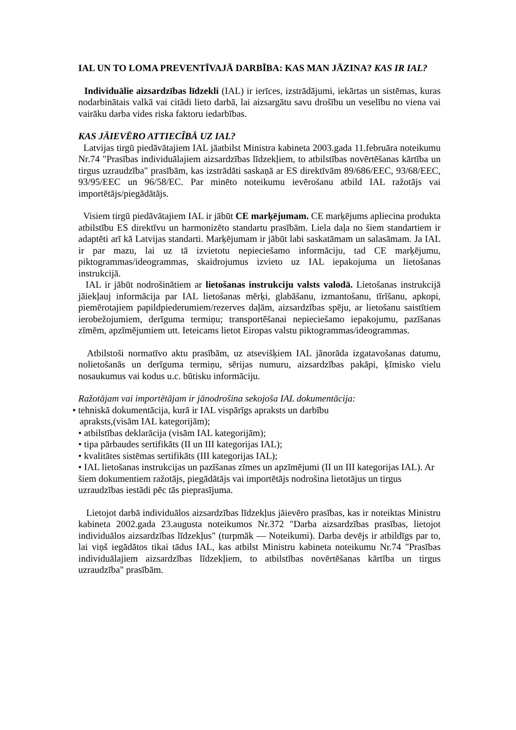IAL UN TO LOMA PREVENTĪVAJĀ DARBĪBA: KAS MAN JĀZINA? KAS IR IAL?
Individuālie aizsardzības līdzekli (IAL) ir ierīces, izstrādājumi, iekārtas un sistēmas, kuras nodarbinātais valkā vai citādi lieto darbā, lai aizsargātu savu drošību un veselību no viena vai vairāku darba vides riska faktoru iedarbības.
KAS JĀIEVĒRO ATTIECĪBĀ UZ IAL?
Latvijas tirgū piedāvātajiem IAL jāatbilst Ministra kabineta 2003.gada 11.februāra noteikumu Nr.74 "Prasības individuālajiem aizsardzības līdzekļiem, to atbilstības novērtēšanas kārtība un tirgus uzraudzība" prasībām, kas izstrādāti saskaņā ar ES direktīvām 89/686/EEC, 93/68/EEC, 93/95/EEC un 96/58/EC. Par minēto noteikumu ievērošanu atbild IAL ražotājs vai importētājs/piegādātājs.
Visiem tirgū piedāvātajiem IAL ir jābūt CE marķējumam. CE marķējums apliecina produkta atbilstību ES direktīvu un harmonizēto standartu prasībām. Liela daļa no šiem standartiem ir adaptēti arī kā Latvijas standarti. Marķējumam ir jābūt labi saskatāmam un salasāmam. Ja IAL ir par mazu, lai uz tā izvietotu nepieciešamo informāciju, tad CE marķējumu, piktogrammas/ideogrammas, skaidrojumus izvieto uz IAL iepakojuma un lietošanas instrukcijā.
IAL ir jābūt nodrošinātiem ar lietošanas instrukciju valsts valodā. Lietošanas instrukcijā jāiekļauj informācija par IAL lietošanas mērķi, glabāšanu, izmantošanu, tīrīšanu, apkopi, piemērotajiem papildpiederumiem/rezerves daļām, aizsardzības spēju, ar lietošanu saistītiem ierobežojumiem, derīguma termiņu; transportēšanai nepieciešamo iepakojumu, pazīšanas zīmēm, apzīmējumiem utt. Ieteicams lietot Eiropas valstu piktogrammas/ideogrammas.
Atbilstoši normatīvo aktu prasībām, uz atsevišķiem IAL jānorāda izgatavošanas datumu, nolietošanās un derīguma termiņu, sērijas numuru, aizsardzības pakāpi, ķīmisko vielu nosaukumus vai kodus u.c. būtisku informāciju.
Ražotājam vai importētājam ir jānodrošina sekojoša IAL dokumentācija:
• tehniskā dokumentācija, kurā ir IAL vispārīgs apraksts un darbību
apraksts,(visām IAL kategorijām);
• atbilstības deklarācija (visām IAL kategorijām);
• tipa pārbaudes sertifikāts (II un III kategorijas IAL);
• kvalitātes sistēmas sertifikāts (III kategorijas IAL);
• IAL lietošanas instrukcijas un pazīšanas zīmes un apzīmējumi (II un III kategorijas IAL). Ar šiem dokumentiem ražotājs, piegādātājs vai importētājs nodrošina lietotājus un tirgus uzraudzības iestādi pēc tās pieprasījuma.
Lietojot darbā individuālos aizsardzības līdzekļus jāievēro prasības, kas ir noteiktas Ministru kabineta 2002.gada 23.augusta noteikumos Nr.372 "Darba aizsardzības prasības, lietojot individuālos aizsardzības līdzekļus" (turpmāk — Noteikumi). Darba devējs ir atbildīgs par to, lai viņš iegādātos tikai tādus IAL, kas atbilst Ministru kabineta noteikumu Nr.74 "Prasības individuālajiem aizsardzības līdzekļiem, to atbilstības novērtēšanas kārtība un tirgus uzraudzība" prasībām.